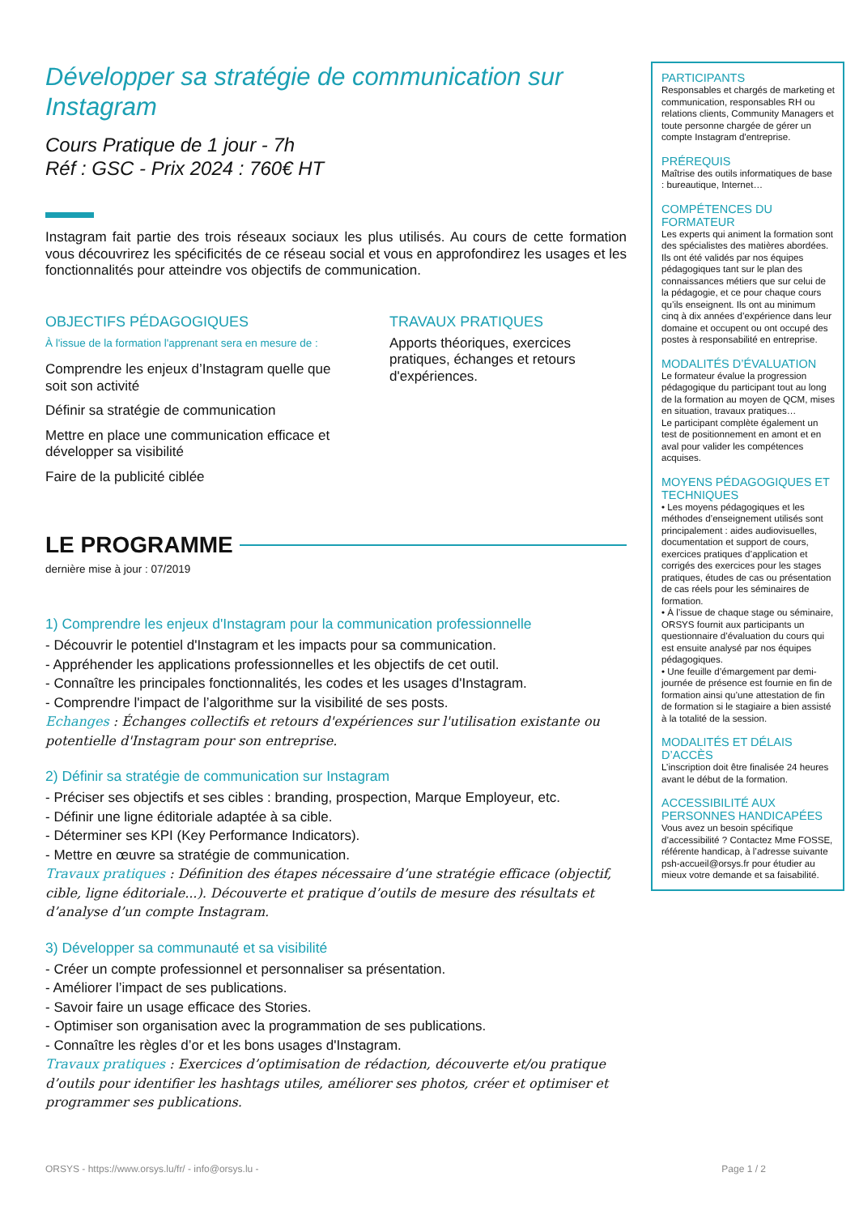Développer sa stratégie de communication sur Instagram
Cours Pratique de 1 jour - 7h
Réf : GSC - Prix 2024 : 760€ HT
Instagram fait partie des trois réseaux sociaux les plus utilisés. Au cours de cette formation vous découvrirez les spécificités de ce réseau social et vous en approfondirez les usages et les fonctionnalités pour atteindre vos objectifs de communication.
OBJECTIFS PÉDAGOGIQUES
À l'issue de la formation l'apprenant sera en mesure de :
Comprendre les enjeux d’Instagram quelle que soit son activité
Définir sa stratégie de communication
Mettre en place une communication efficace et développer sa visibilité
Faire de la publicité ciblée
TRAVAUX PRATIQUES
Apports théoriques, exercices pratiques, échanges et retours d'expériences.
LE PROGRAMME
dernière mise à jour : 07/2019
1) Comprendre les enjeux d'Instagram pour la communication professionnelle
- Découvrir le potentiel d'Instagram et les impacts pour sa communication.
- Appréhender les applications professionnelles et les objectifs de cet outil.
- Connaître les principales fonctionnalités, les codes et les usages d'Instagram.
- Comprendre l'impact de l’algorithme sur la visibilité de ses posts.
Echanges : Échanges collectifs et retours d'expériences sur l'utilisation existante ou potentielle d'Instagram pour son entreprise.
2) Définir sa stratégie de communication sur Instagram
- Préciser ses objectifs et ses cibles : branding, prospection, Marque Employeur, etc.
- Définir une ligne éditoriale adaptée à sa cible.
- Déterminer ses KPI (Key Performance Indicators).
- Mettre en œuvre sa stratégie de communication.
Travaux pratiques : Définition des étapes nécessaire d’une stratégie efficace (objectif, cible, ligne éditoriale...). Découverte et pratique d’outils de mesure des résultats et d’analyse d’un compte Instagram.
3) Développer sa communauté et sa visibilité
- Créer un compte professionnel et personnaliser sa présentation.
- Améliorer l’impact de ses publications.
- Savoir faire un usage efficace des Stories.
- Optimiser son organisation avec la programmation de ses publications.
- Connaître les règles d’or et les bons usages d'Instagram.
Travaux pratiques : Exercices d’optimisation de rédaction, découverte et/ou pratique d’outils pour identifier les hashtags utiles, améliorer ses photos, créer et optimiser et programmer ses publications.
PARTICIPANTS
Responsables et chargés de marketing et communication, responsables RH ou relations clients, Community Managers et toute personne chargée de gérer un compte Instagram d'entreprise.
PRÉREQUIS
Maîtrise des outils informatiques de base : bureautique, Internet…
COMPÉTENCES DU FORMATEUR
Les experts qui animent la formation sont des spécialistes des matières abordées. Ils ont été validés par nos équipes pédagogiques tant sur le plan des connaissances métiers que sur celui de la pédagogie, et ce pour chaque cours qu’ils enseignent. Ils ont au minimum cinq à dix années d’expérience dans leur domaine et occupent ou ont occupé des postes à responsabilité en entreprise.
MODALITÉS D’ÉVALUATION
Le formateur évalue la progression pédagogique du participant tout au long de la formation au moyen de QCM, mises en situation, travaux pratiques…
Le participant complète également un test de positionnement en amont et en aval pour valider les compétences acquises.
MOYENS PÉDAGOGIQUES ET TECHNIQUES
• Les moyens pédagogiques et les méthodes d’enseignement utilisés sont principalement : aides audiovisuelles, documentation et support de cours, exercices pratiques d’application et corrigés des exercices pour les stages pratiques, études de cas ou présentation de cas réels pour les séminaires de formation.
• À l’issue de chaque stage ou séminaire, ORSYS fournit aux participants un questionnaire d’évaluation du cours qui est ensuite analysé par nos équipes pédagogiques.
• Une feuille d’émargement par demi-journée de présence est fournie en fin de formation ainsi qu’une attestation de fin de formation si le stagiaire a bien assisté à la totalité de la session.
MODALITÉS ET DÉLAIS D’ACCÈS
L’inscription doit être finalisée 24 heures avant le début de la formation.
ACCESSIBILITÉ AUX PERSONNES HANDICAPÉES
Vous avez un besoin spécifique d’accessibilité ? Contactez Mme FOSSE, référente handicap, à l’adresse suivante psh-accueil@orsys.fr pour étudier au mieux votre demande et sa faisabilité.
ORSYS - https://www.orsys.lu/fr/ - info@orsys.lu - Page 1 / 2